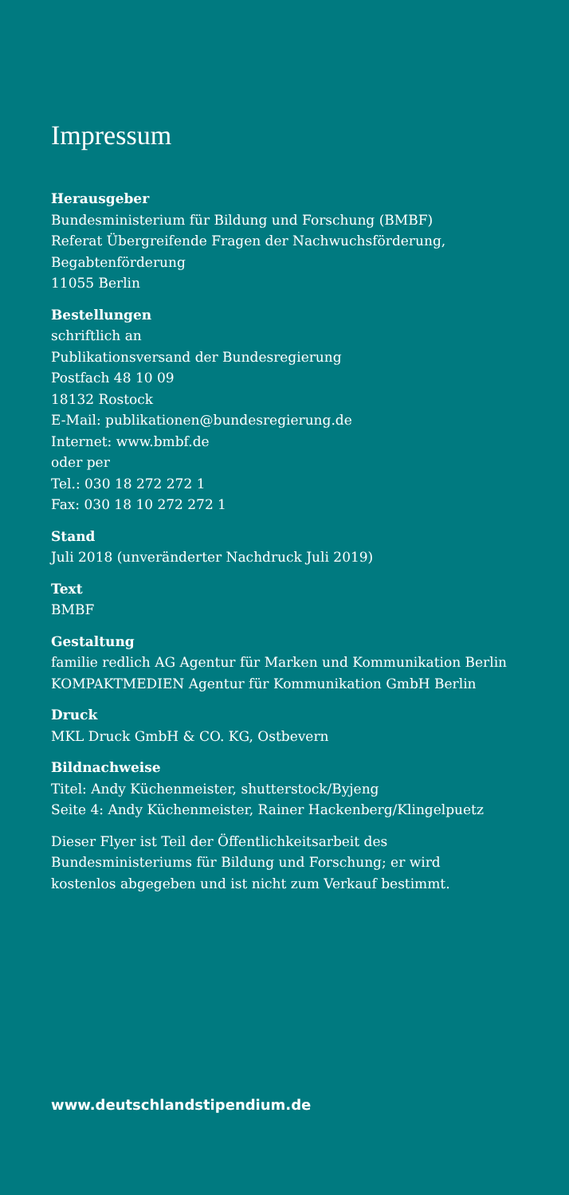Impressum
Herausgeber
Bundesministerium für Bildung und Forschung (BMBF)
Referat Übergreifende Fragen der Nachwuchsförderung,
Begabtenförderung
11055 Berlin
Bestellungen
schriftlich an
Publikationsversand der Bundesregierung
Postfach 48 10 09
18132 Rostock
E-Mail: publikationen@bundesregierung.de
Internet: www.bmbf.de
oder per
Tel.: 030 18 272 272 1
Fax: 030 18 10 272 272 1
Stand
Juli 2018 (unveränderter Nachdruck Juli 2019)
Text
BMBF
Gestaltung
familie redlich AG Agentur für Marken und Kommunikation Berlin
KOMPAKTMEDIEN Agentur für Kommunikation GmbH Berlin
Druck
MKL Druck GmbH & CO. KG, Ostbevern
Bildnachweise
Titel: Andy Küchenmeister, shutterstock/Byjeng
Seite 4: Andy Küchenmeister, Rainer Hackenberg/Klingelpuetz
Dieser Flyer ist Teil der Öffentlichkeitsarbeit des
Bundesministeriums für Bildung und Forschung; er wird
kostenlos abgegeben und ist nicht zum Verkauf bestimmt.
www.deutschlandstipendium.de